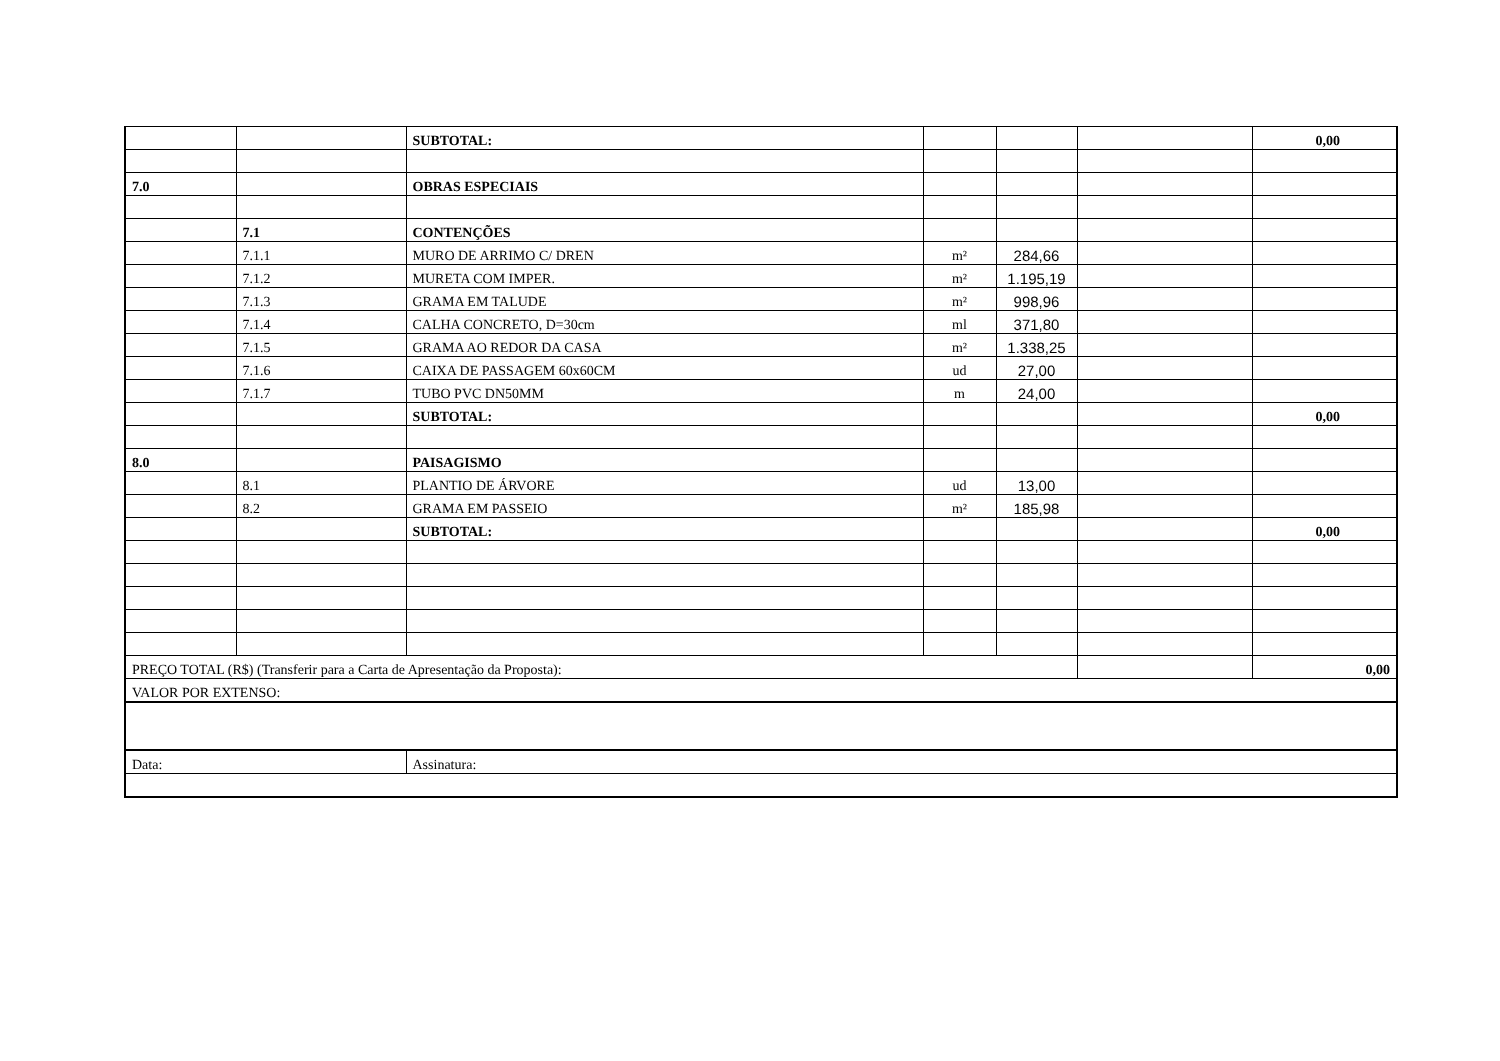| | | SUBTOTAL: | | | | 0,00 |
| 7.0 | | OBRAS ESPECIAIS | | | | |
| | 7.1 | CONTENÇÕES | | | | |
| | 7.1.1 | MURO DE ARRIMO C/ DREN | m² | 284,66 | | |
| | 7.1.2 | MURETA COM IMPER. | m² | 1.195,19 | | |
| | 7.1.3 | GRAMA EM TALUDE | m² | 998,96 | | |
| | 7.1.4 | CALHA CONCRETO, D=30cm | ml | 371,80 | | |
| | 7.1.5 | GRAMA AO REDOR DA CASA | m² | 1.338,25 | | |
| | 7.1.6 | CAIXA DE PASSAGEM 60x60CM | ud | 27,00 | | |
| | 7.1.7 | TUBO PVC DN50MM | m | 24,00 | | |
| | | SUBTOTAL: | | | | 0,00 |
| 8.0 | | PAISAGISMO | | | | |
| | 8.1 | PLANTIO DE ÁRVORE | ud | 13,00 | | |
| | 8.2 | GRAMA EM PASSEIO | m² | 185,98 | | |
| | | SUBTOTAL: | | | | 0,00 |
| PREÇO TOTAL (R$) (Transferir para a Carta de Apresentação da Proposta): | | | | | | 0,00 |
| VALOR POR EXTENSO: | | | | | | |
| Data: | | Assinatura: | | | | |